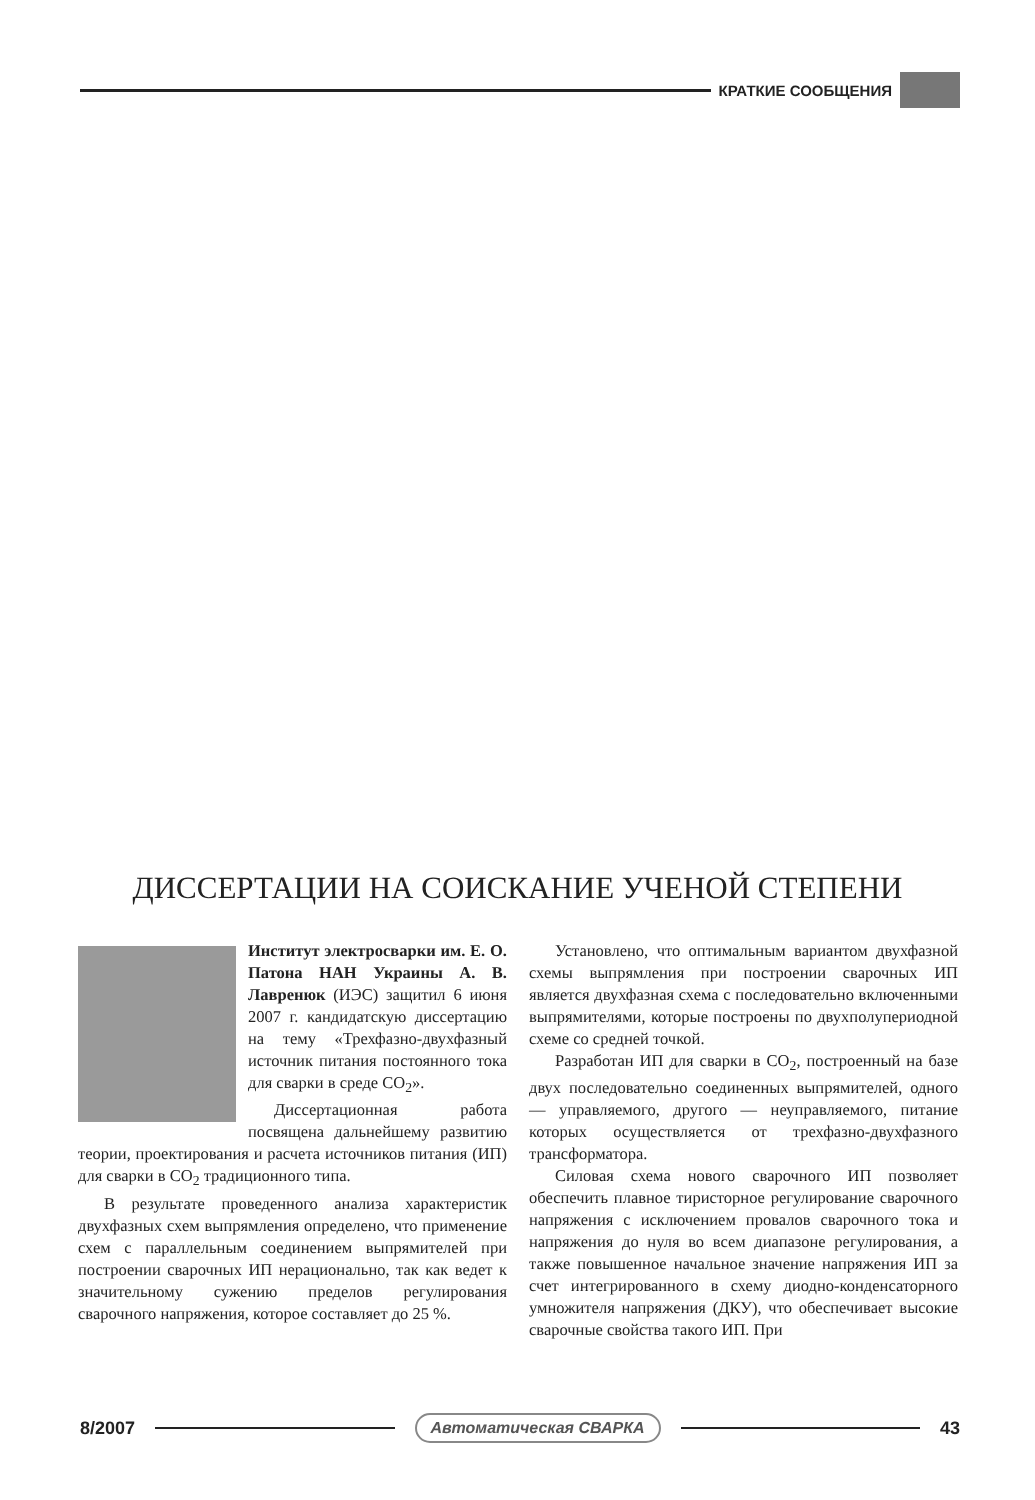КРАТКИЕ СООБЩЕНИЯ
ДИССЕРТАЦИИ НА СОИСКАНИЕ УЧЕНОЙ СТЕПЕНИ
Институт электросварки им. Е. О. Патона НАН Украины А. В. Лавренюк (ИЭС) защитил 6 июня 2007 г. кандидатскую диссертацию на тему «Трехфазно-двухфазный источник питания постоянного тока для сварки в среде CO<sub>2</sub>».
Диссертационная работа посвящена дальнейшему развитию теории, проектирования и расчета источников питания (ИП) для сварки в CO<sub>2</sub> традиционного типа.
В результате проведенного анализа характеристик двухфазных схем выпрямления определено, что применение схем с параллельным соединением выпрямителей при построении сварочных ИП нерационально, так как ведет к значительному сужению пределов регулирования сварочного напряжения, которое составляет до 25 %.
Установлено, что оптимальным вариантом двухфазной схемы выпрямления при построении сварочных ИП является двухфазная схема с последовательно включенными выпрямителями, которые построены по двухполупериодной схеме со средней точкой.
Разработан ИП для сварки в CO<sub>2</sub>, построенный на базе двух последовательно соединенных выпрямителей, одного — управляемого, другого — неуправляемого, питание которых осуществляется от трехфазно-двухфазного трансформатора.
Силовая схема нового сварочного ИП позволяет обеспечить плавное тиристорное регулирование сварочного напряжения с исключением провалов сварочного тока и напряжения до нуля во всем диапазоне регулирования, а также повышенное начальное значение напряжения ИП за счет интегрированного в схему диодно-конденсаторного умножителя напряжения (ДКУ), что обеспечивает высокие сварочные свойства такого ИП. При
8/2007
Автоматическая СВАРКА
43